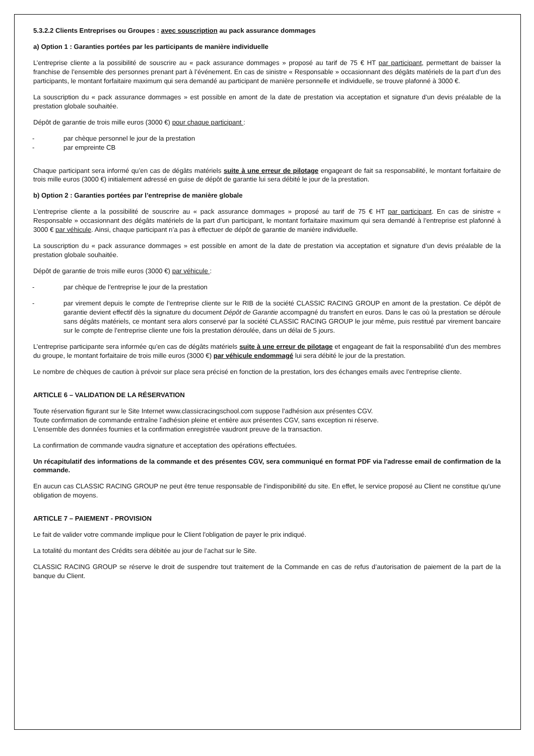5.3.2.2 Clients Entreprises ou Groupes : avec souscription au pack assurance dommages
a) Option 1 : Garanties portées par les participants de manière individuelle
L’entreprise cliente a la possibilité de souscrire au « pack assurance dommages » proposé au tarif de 75 € HT par participant, permettant de baisser la franchise de l’ensemble des personnes prenant part à l’événement. En cas de sinistre « Responsable » occasionnant des dégâts matériels de la part d’un des participants, le montant forfaitaire maximum qui sera demandé au participant de manière personnelle et individuelle, se trouve plafonné à 3000 €.
La souscription du « pack assurance dommages » est possible en amont de la date de prestation via acceptation et signature d’un devis préalable de la prestation globale souhaitée.
Dépôt de garantie de trois mille euros (3000 €) pour chaque participant :
- par chèque personnel le jour de la prestation
- par empreinte CB
Chaque participant sera informé qu’en cas de dégâts matériels suite à une erreur de pilotage engageant de fait sa responsabilité, le montant forfaitaire de trois mille euros (3000 €) initialement adressé en guise de dépôt de garantie lui sera débité le jour de la prestation.
b) Option 2 : Garanties portées par l’entreprise de manière globale
L’entreprise cliente a la possibilité de souscrire au « pack assurance dommages » proposé au tarif de 75 € HT par participant. En cas de sinistre « Responsable » occasionnant des dégâts matériels de la part d’un participant, le montant forfaitaire maximum qui sera demandé à l’entreprise est plafonné à 3000 € par véhicule. Ainsi, chaque participant n’a pas à effectuer de dépôt de garantie de manière individuelle.
La souscription du « pack assurance dommages » est possible en amont de la date de prestation via acceptation et signature d’un devis préalable de la prestation globale souhaitée.
Dépôt de garantie de trois mille euros (3000 €) par véhicule :
- par chèque de l’entreprise le jour de la prestation
- par virement depuis le compte de l’entreprise cliente sur le RIB de la société CLASSIC RACING GROUP en amont de la prestation. Ce dépôt de garantie devient effectif dès la signature du document Dépôt de Garantie accompagné du transfert en euros. Dans le cas où la prestation se déroule sans dégâts matériels, ce montant sera alors conservé par la société CLASSIC RACING GROUP le jour même, puis restitué par virement bancaire sur le compte de l’entreprise cliente une fois la prestation déroulée, dans un délai de 5 jours.
L’entreprise participante sera informée qu’en cas de dégâts matériels suite à une erreur de pilotage et engageant de fait la responsabilité d’un des membres du groupe, le montant forfaitaire de trois mille euros (3000 €) par véhicule endommagé lui sera débité le jour de la prestation.
Le nombre de chèques de caution à prévoir sur place sera précisé en fonction de la prestation, lors des échanges emails avec l’entreprise cliente.
ARTICLE 6 – VALIDATION DE LA RÉSERVATION
Toute réservation figurant sur le Site Internet www.classicracingschool.com suppose l'adhésion aux présentes CGV.
Toute confirmation de commande entraîne l’adhésion pleine et entière aux présentes CGV, sans exception ni réserve.
L'ensemble des données fournies et la confirmation enregistrée vaudront preuve de la transaction.
La confirmation de commande vaudra signature et acceptation des opérations effectuées.
Un récapitulatif des informations de la commande et des présentes CGV, sera communiqué en format PDF via l'adresse email de confirmation de la commande.
En aucun cas CLASSIC RACING GROUP ne peut être tenue responsable de l’indisponibilité du site. En effet, le service proposé au Client ne constitue qu’une obligation de moyens.
ARTICLE 7 – PAIEMENT - PROVISION
Le fait de valider votre commande implique pour le Client l'obligation de payer le prix indiqué.
La totalité du montant des Crédits sera débitée au jour de l’achat sur le Site.
CLASSIC RACING GROUP se réserve le droit de suspendre tout traitement de la Commande en cas de refus d’autorisation de paiement de la part de la banque du Client.